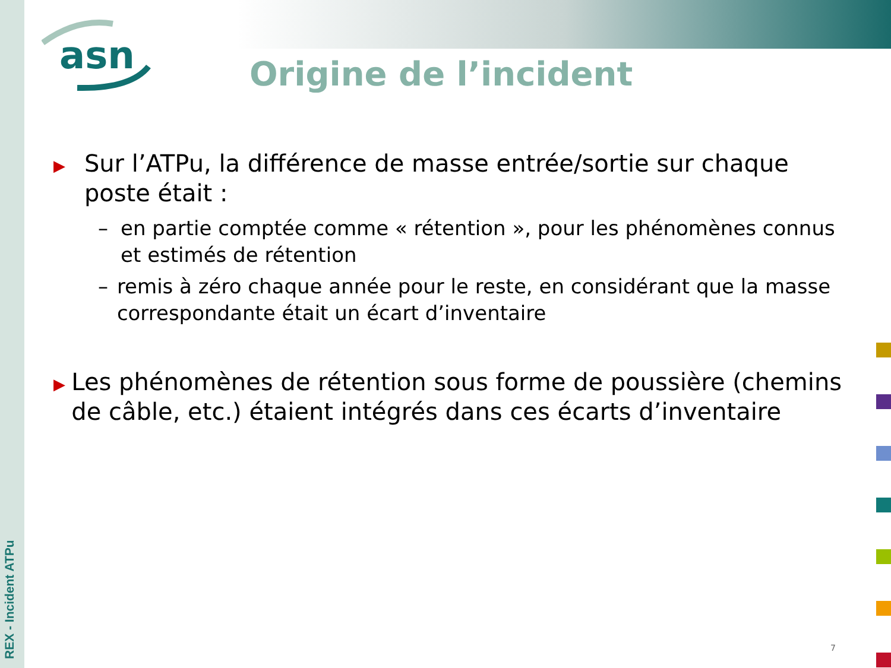REX - Incident ATPu
asn
Origine de l’incident
▶
Sur l’ATPu, la différence de masse entrée/sortie sur chaque poste était :
– en partie comptée comme « rétention », pour les phénomènes connus et estimés de rétention
– remis à zéro chaque année pour le reste, en considérant que la masse correspondante était un écart d’inventaire
▶
Les phénomènes de rétention sous forme de poussière (chemins de câble, etc.) étaient intégrés dans ces écarts d’inventaire
7